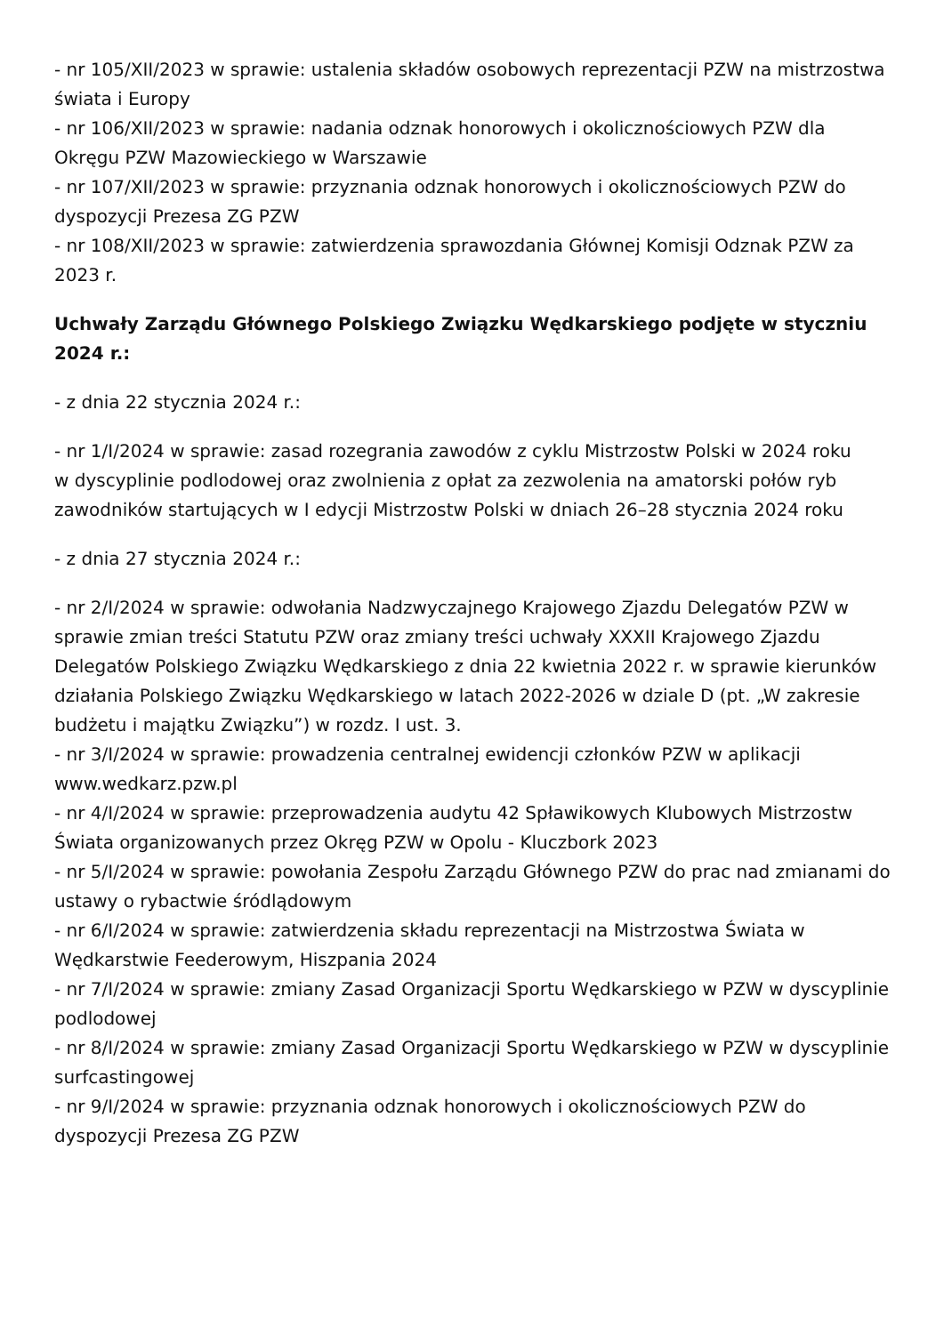- nr 105/XII/2023 w sprawie: ustalenia składów osobowych reprezentacji PZW na mistrzostwa świata i Europy
- nr 106/XII/2023 w sprawie: nadania odznak honorowych i okolicznościowych PZW dla Okręgu PZW Mazowieckiego w Warszawie
- nr 107/XII/2023 w sprawie: przyznania odznak honorowych i okolicznościowych PZW do dyspozycji Prezesa ZG PZW
- nr 108/XII/2023 w sprawie: zatwierdzenia sprawozdania Głównej Komisji Odznak PZW za 2023 r.
Uchwały Zarządu Głównego Polskiego Związku Wędkarskiego podjęte w styczniu 2024 r.:
- z dnia 22 stycznia 2024 r.:
- nr 1/I/2024 w sprawie: zasad rozegrania zawodów z cyklu Mistrzostw Polski w 2024 roku
w dyscyplinie podlodowej oraz zwolnienia z opłat za zezwolenia na amatorski połów ryb zawodników startujących w I edycji Mistrzostw Polski w dniach 26–28 stycznia 2024 roku
- z dnia 27 stycznia 2024 r.:
- nr 2/I/2024 w sprawie: odwołania Nadzwyczajnego Krajowego Zjazdu Delegatów PZW w sprawie zmian treści Statutu PZW oraz zmiany treści uchwały XXXII Krajowego Zjazdu Delegatów Polskiego Związku Wędkarskiego z dnia 22 kwietnia 2022 r. w sprawie kierunków działania Polskiego Związku Wędkarskiego w latach 2022-2026 w dziale D (pt. „W zakresie budżetu i majątku Związku”) w rozdz. I ust. 3.
- nr 3/I/2024 w sprawie: prowadzenia centralnej ewidencji członków PZW w aplikacji www.wedkarz.pzw.pl
- nr 4/I/2024 w sprawie: przeprowadzenia audytu 42 Spławikowych Klubowych Mistrzostw Świata organizowanych przez Okręg PZW w Opolu - Kluczbork 2023
- nr 5/I/2024 w sprawie: powołania Zespołu Zarządu Głównego PZW do prac nad zmianami do ustawy o rybactwie śródlądowym
- nr 6/I/2024 w sprawie: zatwierdzenia składu reprezentacji na Mistrzostwa Świata w Wędkarstwie Feederowym, Hiszpania 2024
- nr 7/I/2024 w sprawie: zmiany Zasad Organizacji Sportu Wędkarskiego w PZW w dyscyplinie podlodowej
- nr 8/I/2024 w sprawie: zmiany Zasad Organizacji Sportu Wędkarskiego w PZW w dyscyplinie surfcastingowej
- nr 9/I/2024 w sprawie: przyznania odznak honorowych i okolicznościowych PZW do dyspozycji Prezesa ZG PZW